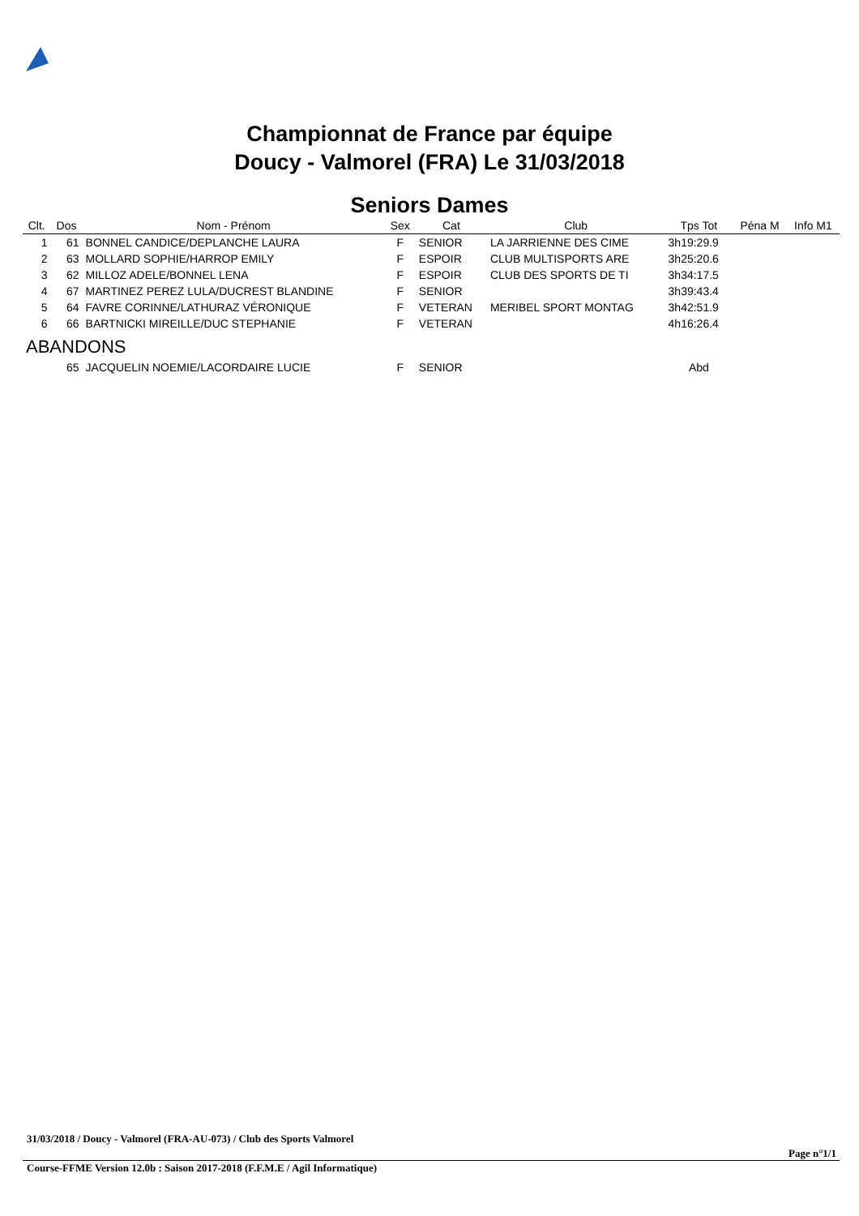Championnat de France par équipe
Doucy - Valmorel (FRA) Le 31/03/2018
Seniors Dames
| Clt. | Dos | Nom - Prénom | Sex | Cat | Club | Tps Tot | Péna M | Info M1 |
| --- | --- | --- | --- | --- | --- | --- | --- | --- |
| 1 | 61 | BONNEL CANDICE/DEPLANCHE LAURA | F | SENIOR | LA JARRIENNE DES CIME | 3h19:29.9 | | |
| 2 | 63 | MOLLARD SOPHIE/HARROP EMILY | F | ESPOIR | CLUB MULTISPORTS ARE | 3h25:20.6 | | |
| 3 | 62 | MILLOZ ADELE/BONNEL LENA | F | ESPOIR | CLUB DES SPORTS DE TI | 3h34:17.5 | | |
| 4 | 67 | MARTINEZ PEREZ LULA/DUCREST BLANDINE | F | SENIOR | | 3h39:43.4 | | |
| 5 | 64 | FAVRE CORINNE/LATHURAZ VÉRONIQUE | F | VETERAN | MERIBEL SPORT MONTAG | 3h42:51.9 | | |
| 6 | 66 | BARTNICKI MIREILLE/DUC STEPHANIE | F | VETERAN | | 4h16:26.4 | | |
| ABANDONS | | | | | | | | |
| | 65 | JACQUELIN NOEMIE/LACORDAIRE LUCIE | F | SENIOR | | Abd | | |
31/03/2018 / Doucy - Valmorel (FRA-AU-073) / Club des Sports Valmorel
Page n°1/1
Course-FFME Version 12.0b : Saison 2017-2018 (F.F.M.E / Agil Informatique)